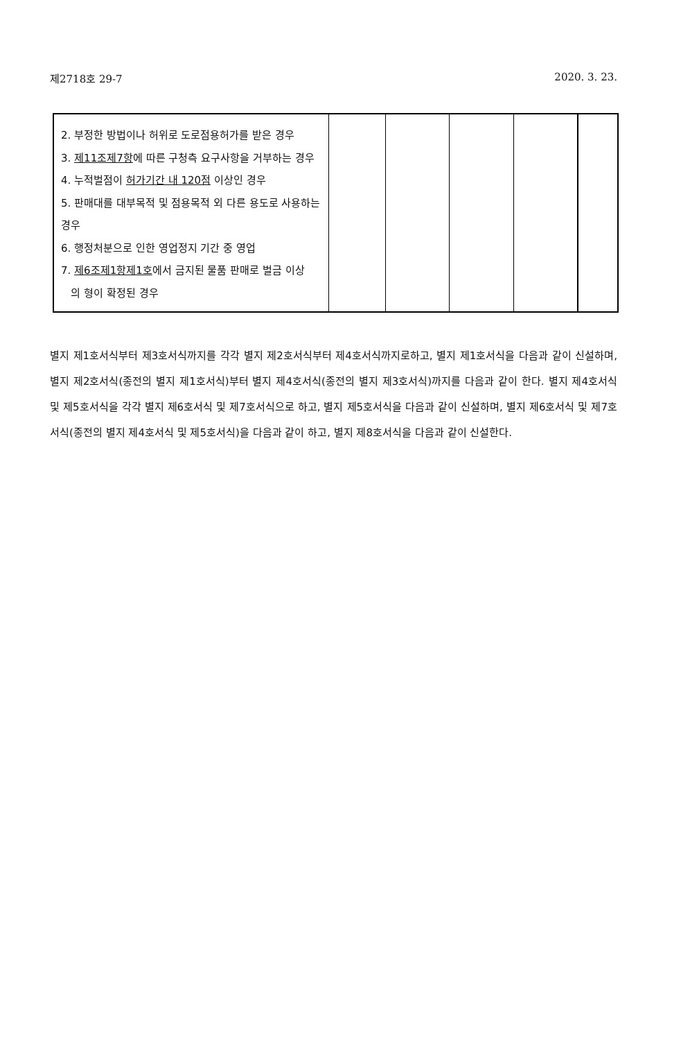제2718호 29-7 2020. 3. 23.
| 2. 부정한 방법이나 허위로 도로점용허가를 받은 경우 3. 제11조제7항 에 따른 구청측 요구사항을 거부하는 경우 4. 누적벌점이 허가기간 내 120점 이상인 경우 5. 판매대를 대부목적 및 점용목적 외 다른 용도로 사용하는 경우 6. 행정처분으로 인한 영업정지 기간 중 영업 7. 제6조제1항제1호 에서 금지된 물품 판매로 벌금 이상 의 형이 확정된 경우 | | | | | |
별지 제1호서식부터 제3호서식까지를 각각 별지 제2호서식부터 제4호서식까지로하고, 별지 제1호서식을 다음과 같이 신설하며, 별지 제2호서식(종전의 별지 제1호서식)부터 별지 제4호서식(종전의 별지 제3호서식)까지를 다음과 같이 한다. 별지 제4호서식 및 제5호서식을 각각 별지 제6호서식 및 제7호서식으로 하고, 별지 제5호서식을 다음과 같이 신설하며, 별지 제6호서식 및 제7호서식(종전의 별지 제4호서식 및 제5호서식)을 다음과 같이 하고, 별지 제8호서식을 다음과 같이 신설한다.